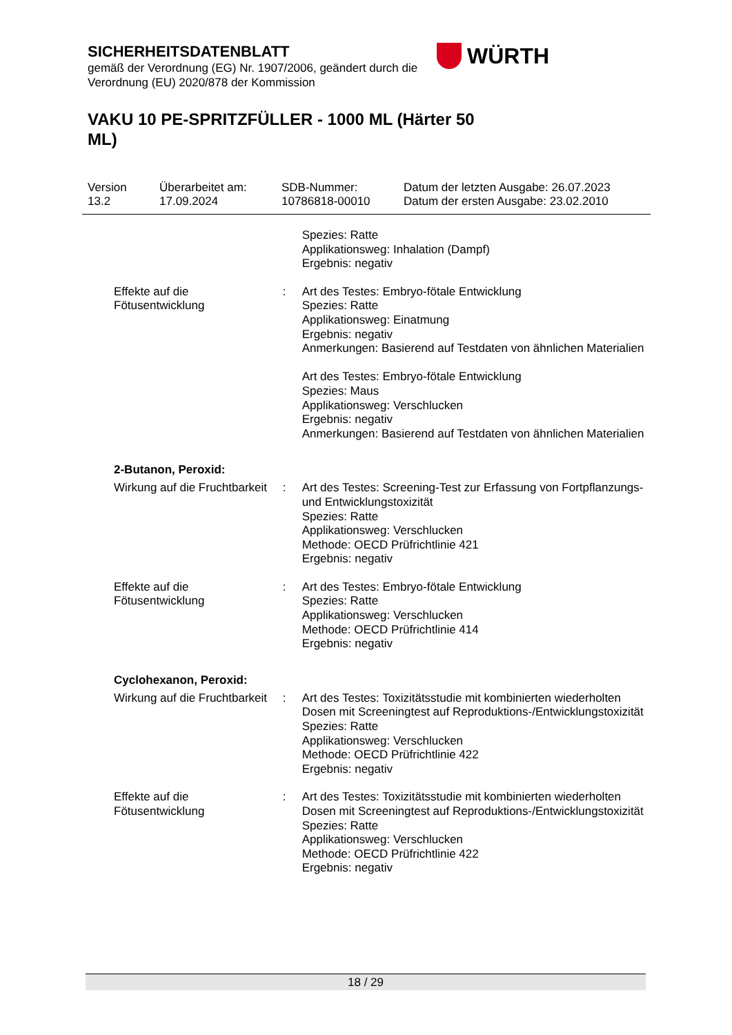SICHERHEITSDATENBLATT
gemäß der Verordnung (EG) Nr. 1907/2006, geändert durch die
Verordnung (EU) 2020/878 der Kommission
WÜRTH
VAKU 10 PE-SPRITZFÜLLER - 1000 ML (Härter 50 ML)
Version
13.2
Überarbeitet am:
17.09.2024
SDB-Nummer:
10786818-00010
Datum der letzten Ausgabe: 26.07.2023
Datum der ersten Ausgabe: 23.02.2010
Spezies: Ratte
Applikationsweg: Inhalation (Dampf)
Ergebnis: negativ
Effekte auf die
Fötusentwicklung
: Art des Testes: Embryo-fötale Entwicklung
Spezies: Ratte
Applikationsweg: Einatmung
Ergebnis: negativ
Anmerkungen: Basierend auf Testdaten von ähnlichen Materialien
Art des Testes: Embryo-fötale Entwicklung
Spezies: Maus
Applikationsweg: Verschlucken
Ergebnis: negativ
Anmerkungen: Basierend auf Testdaten von ähnlichen Materialien
2-Butanon, Peroxid:
Wirkung auf die Fruchtbarkeit
: Art des Testes: Screening-Test zur Erfassung von Fortpflanzungs- und Entwicklungstoxizität
Spezies: Ratte
Applikationsweg: Verschlucken
Methode: OECD Prüfrichtlinie 421
Ergebnis: negativ
Effekte auf die
Fötusentwicklung
: Art des Testes: Embryo-fötale Entwicklung
Spezies: Ratte
Applikationsweg: Verschlucken
Methode: OECD Prüfrichtlinie 414
Ergebnis: negativ
Cyclohexanon, Peroxid:
Wirkung auf die Fruchtbarkeit
: Art des Testes: Toxizitätsstudie mit kombinierten wiederholten Dosen mit Screeningtest auf Reproduktions-/Entwicklungstoxizität
Spezies: Ratte
Applikationsweg: Verschlucken
Methode: OECD Prüfrichtlinie 422
Ergebnis: negativ
Effekte auf die
Fötusentwicklung
: Art des Testes: Toxizitätsstudie mit kombinierten wiederholten Dosen mit Screeningtest auf Reproduktions-/Entwicklungstoxizität
Spezies: Ratte
Applikationsweg: Verschlucken
Methode: OECD Prüfrichtlinie 422
Ergebnis: negativ
18 / 29